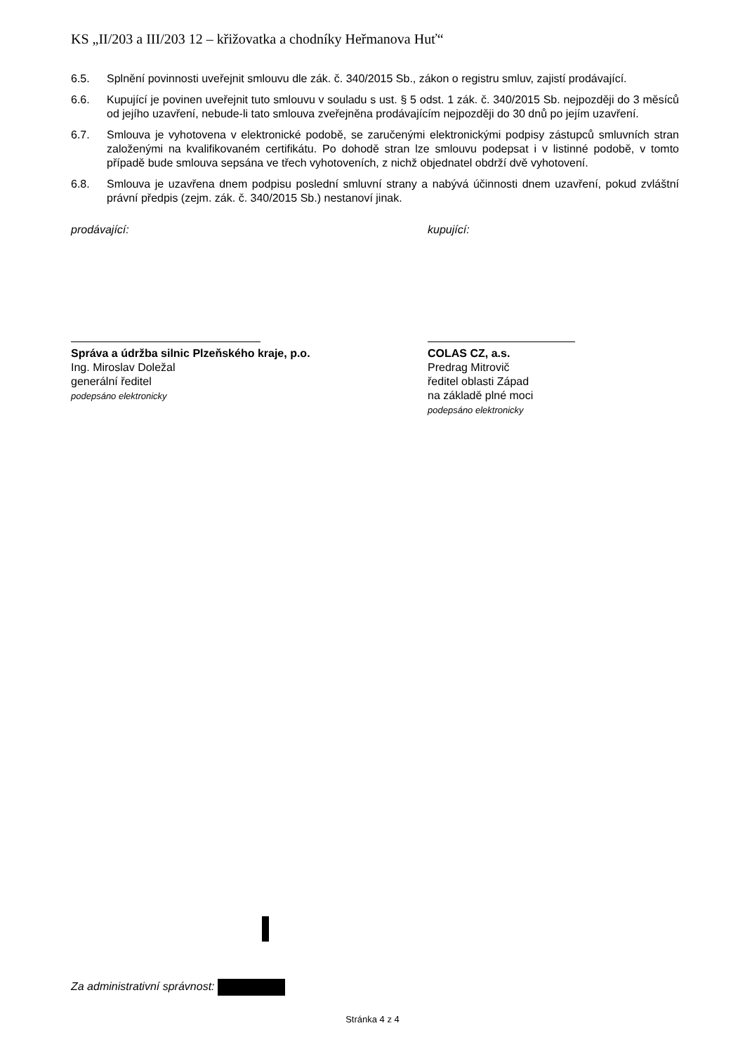KS „II/203 a III/203 12 – křižovatka a chodníky Heřmanova Huť“
6.5. Splnění povinnosti uveřejnit smlouvu dle zák. č. 340/2015 Sb., zákon o registru smluv, zajistí prodávající.
6.6. Kupující je povinen uveřejnit tuto smlouvu v souladu s ust. § 5 odst. 1 zák. č. 340/2015 Sb. nejpozději do 3 měsíců od jejího uzavření, nebude-li tato smlouva zveřejněna prodávajícím nejpozději do 30 dnů po jejím uzavření.
6.7. Smlouva je vyhotovena v elektronické podobě, se zaručenými elektronickými podpisy zástupců smluvních stran založenými na kvalifikovaném certifikátu. Po dohodě stran lze smlouvu podepsat i v listinné podobě, v tomto případě bude smlouva sepsána ve třech vyhotoveních, z nichž objednatel obdrží dvě vyhotovení.
6.8. Smlouva je uzavřena dnem podpisu poslední smluvní strany a nabývá účinnosti dnem uzavření, pokud zvláštní právní předpis (zejm. zák. č. 340/2015 Sb.) nestanoví jinak.
prodávající:
Správa a údržba silnic Plzeňského kraje, p.o.
Ing. Miroslav Doležal
generální ředitel
podepsáno elektronicky
kupující:
COLAS CZ, a.s.
Predrag Mitrovič
ředitel oblasti Západ
na základě plné moci
podepsáno elektronicky
Za administrativní správnost:
Stránka 4 z 4